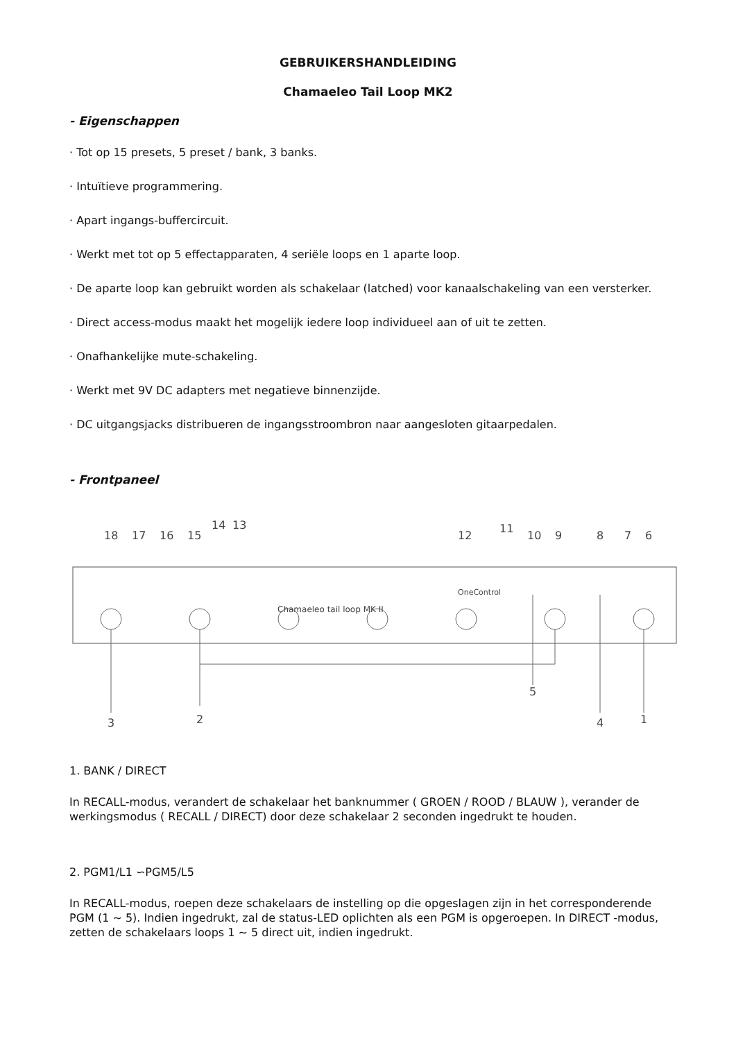GEBRUIKERSHANDLEIDING
Chamaeleo Tail Loop MK2
- Eigenschappen
· Tot op 15 presets, 5 preset / bank, 3 banks.
· Intuïtieve programmering.
· Apart ingangs-buffercircuit.
· Werkt met tot op 5 effectapparaten, 4 seriële loops en 1 aparte loop.
· De aparte loop kan gebruikt worden als schakelaar (latched) voor kanaalschakeling van een versterker.
· Direct access-modus maakt het mogelijk iedere loop individueel aan of uit te zetten.
· Onafhankelijke mute-schakeling.
· Werkt met 9V DC adapters met negatieve binnenzijde.
· DC uitgangsjacks distribueren de ingangsstroombron naar aangesloten gitaarpedalen.
- Frontpaneel
18
17
16
15
14
13
12
11
10
9
8
7
6
3
2
5
4
1
Chamaeleo tail loop MK II
OneControl
1. BANK / DIRECT
In RECALL-modus, verandert de schakelaar het banknummer ( GROEN / ROOD / BLAUW ), verander de werkingsmodus ( RECALL / DIRECT) door deze schakelaar 2 seconden ingedrukt te houden.
2. PGM1/L1 ∽PGM5/L5
In RECALL-modus, roepen deze schakelaars de instelling op die opgeslagen zijn in het corresponderende PGM (1 ~ 5). Indien ingedrukt, zal de status-LED oplichten als een PGM is opgeroepen. In DIRECT -modus, zetten de schakelaars loops 1 ~ 5 direct uit, indien ingedrukt.